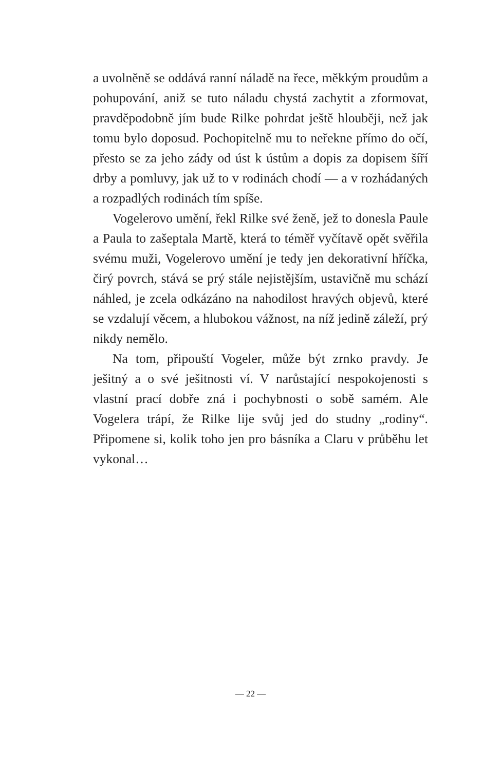a uvolněně se oddává ranní náladě na řece, měkkým proudům a pohupování, aniž se tuto náladu chystá zachytit a zformovat, pravděpodobně jím bude Rilke pohrdat ještě hlouběji, než jak tomu bylo doposud. Pochopitelně mu to neřekne přímo do očí, přesto se za jeho zády od úst k ústům a dopis za dopisem šíří drby a pomluvy, jak už to v rodinách chodí — a v rozhádaných a rozpadlých rodinách tím spíše.
Vogelerovo umění, řekl Rilke své ženě, jež to donesla Paule a Paula to zašeptala Martě, která to téměř vyčítavě opět svěřila svému muži, Vogelerovo umění je tedy jen dekorativní hříčka, čirý povrch, stává se prý stále nejistějším, ustavičně mu schází náhled, je zcela odkázáno na nahodilost hravých objevů, které se vzdalují věcem, a hlubokou vážnost, na níž jedině záleží, prý nikdy nemělo.
Na tom, připouští Vogeler, může být zrnko pravdy. Je ješitný a o své ješitnosti ví. V narůstající nespokojenosti s vlastní prací dobře zná i pochybnosti o sobě samém. Ale Vogelera trápí, že Rilke lije svůj jed do studny „rodiny“. Připomene si, kolik toho jen pro básníka a Claru v průběhu let vykonal…
— 22 —